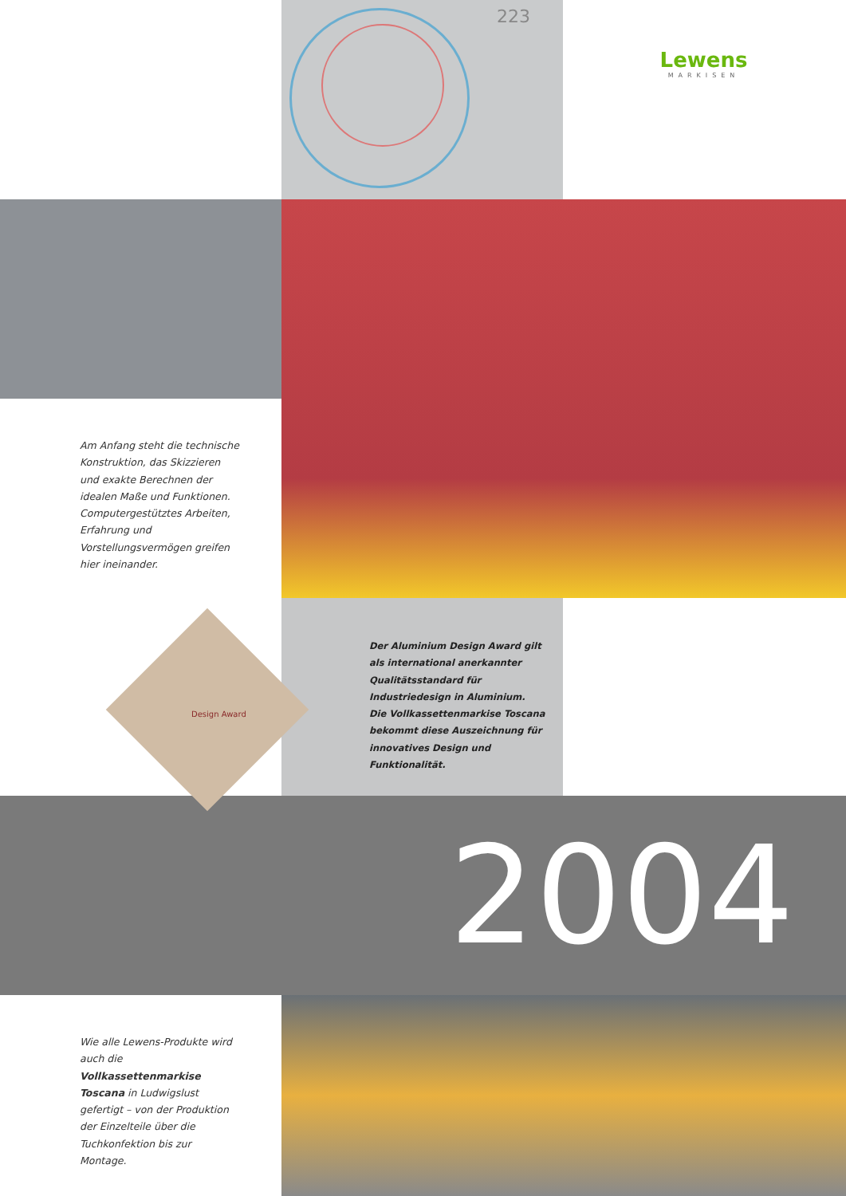223
Lewens
MARKISEN
Am Anfang steht die technische Konstruktion, das Skizzieren und exakte Berechnen der idealen Maße und Funktionen. Computer­gestütztes Arbeiten, Erfahrung und Vorstellungsvermögen greifen hier ineinander.
Design Award
Der Aluminium Design Award gilt als international anerkannter Qualitäts­standard für Industriedesign in Aluminium.
Die Vollkassettenmarkise Toscana bekommt diese Auszeichnung für innovatives Design und Funktionalität.
2004
Wie alle Lewens-Produkte wird auch die Vollkassettenmarkise Toscana in Ludwigslust gefertigt – von der Produktion der Einzel­teile über die Tuchkonfektion bis zur Montage.